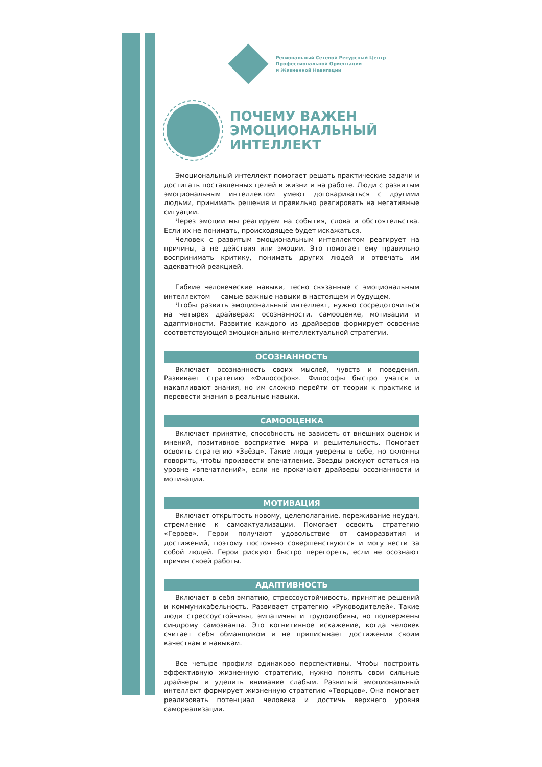Региональный Сетевой Ресурсный Центр
Профессиональной Ориентации
и Жизненной Навигации
ПОЧЕМУ ВАЖЕН
ЭМОЦИОНАЛЬНЫЙ
ИНТЕЛЛЕКТ
Эмоциональный интеллект помогает решать практические задачи и достигать поставленных целей в жизни и на работе. Люди с развитым эмоциональным интеллектом умеют договариваться с другими людьми, принимать решения и правильно реагировать на негативные ситуации.
Через эмоции мы реагируем на события, слова и обстоятельства. Если их не понимать, происходящее будет искажаться.
Человек с развитым эмоциональным интеллектом реагирует на причины, а не действия или эмоции. Это помогает ему правильно воспринимать критику, понимать других людей и отвечать им адекватной реакцией.
Гибкие человеческие навыки, тесно связанные с эмоциональным интеллектом — самые важные навыки в настоящем и будущем.
Чтобы развить эмоциональный интеллект, нужно сосредоточиться на четырех драйверах: осознанности, самооценке, мотивации и адаптивности. Развитие каждого из драйверов формирует освоение соответствующей эмоционально-интеллектуальной стратегии.
ОСОЗНАННОСТЬ
Включает осознанность своих мыслей, чувств и поведения. Развивает стратегию «Философов». Философы быстро учатся и накапливают знания, но им сложно перейти от теории к практике и перевести знания в реальные навыки.
САМООЦЕНКА
Включает принятие, способность не зависеть от внешних оценок и мнений, позитивное восприятие мира и решительность. Помогает освоить стратегию «Звёзд». Такие люди уверены в себе, но склонны говорить, чтобы произвести впечатление. Звезды рискуют остаться на уровне «впечатлений», если не прокачают драйверы осознанности и мотивации.
МОТИВАЦИЯ
Включает открытость новому, целеполагание, переживание неудач, стремление к самоактуализации. Помогает освоить стратегию «Героев». Герои получают удовольствие от саморазвития и достижений, поэтому постоянно совершенствуются и могу вести за собой людей. Герои рискуют быстро перегореть, если не осознают причин своей работы.
АДАПТИВНОСТЬ
Включает в себя эмпатию, стрессоустойчивость, принятие решений и коммуникабельность. Развивает стратегию «Руководителей». Такие люди стрессоустойчивы, эмпатичны и трудолюбивы, но подвержены синдрому самозванца. Это когнитивное искажение, когда человек считает себя обманщиком и не приписывает достижения своим качествам и навыкам.
Все четыре профиля одинаково перспективны. Чтобы построить эффективную жизненную стратегию, нужно понять свои сильные драйверы и уделить внимание слабым. Развитый эмоциональный интеллект формирует жизненную стратегию «Творцов». Она помогает реализовать потенциал человека и достичь верхнего уровня самореализации.